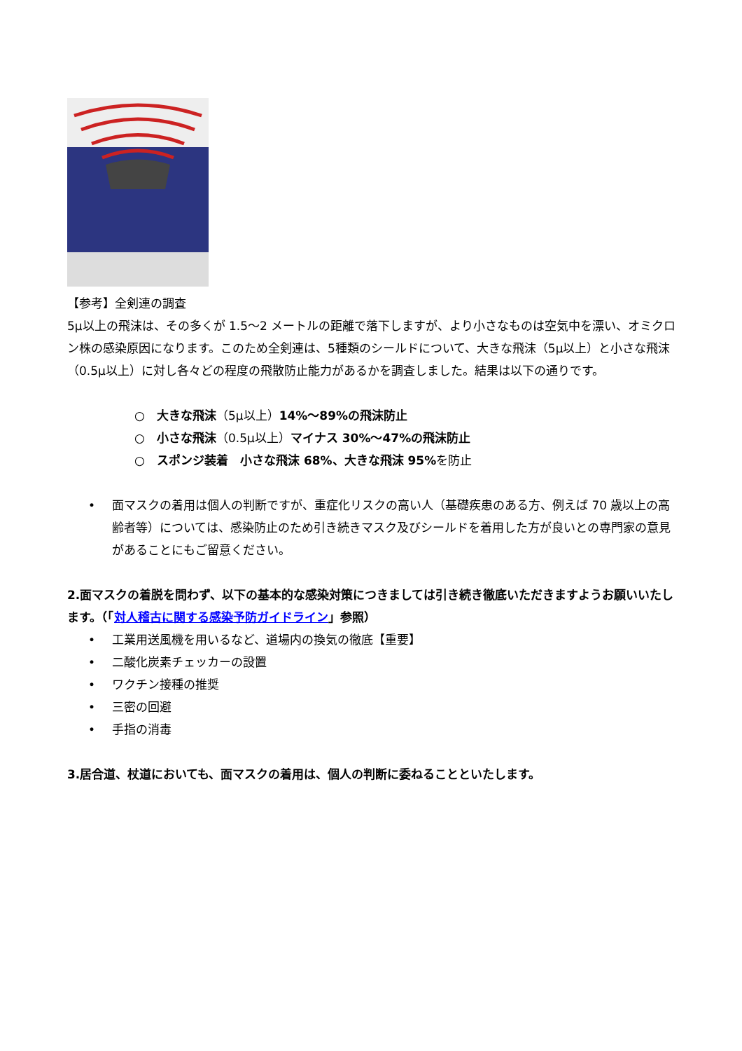【参考】全剣連の調査
5μ以上の飛沫は、その多くが 1.5～2 メートルの距離で落下しますが、より小さなものは空気中を漂い、オミクロン株の感染原因になります。このため全剣連は、5種類のシールドについて、大きな飛沫（5μ以上）と小さな飛沫（0.5μ以上）に対し各々どの程度の飛散防止能力があるかを調査しました。結果は以下の通りです。
○ 大きな飛沫（5μ以上）14%～89%の飛沫防止
○ 小さな飛沫（0.5μ以上）マイナス 30%～47%の飛沫防止
○ スポンジ装着　小さな飛沫 68%、大きな飛沫 95%を防止
• 面マスクの着用は個人の判断ですが、重症化リスクの高い人（基礎疾患のある方、例えば 70 歳以上の高齢者等）については、感染防止のため引き続きマスク及びシールドを着用した方が良いとの専門家の意見があることにもご留意ください。
2.面マスクの着脱を問わず、以下の基本的な感染対策につきましては引き続き徹底いただきますようお願いいたします。（「対人稽古に関する感染予防ガイドライン」参照）
• 工業用送風機を用いるなど、道場内の換気の徹底【重要】
• 二酸化炭素チェッカーの設置
• ワクチン接種の推奨
• 三密の回避
• 手指の消毒
3.居合道、杖道においても、面マスクの着用は、個人の判断に委ねることといたします。